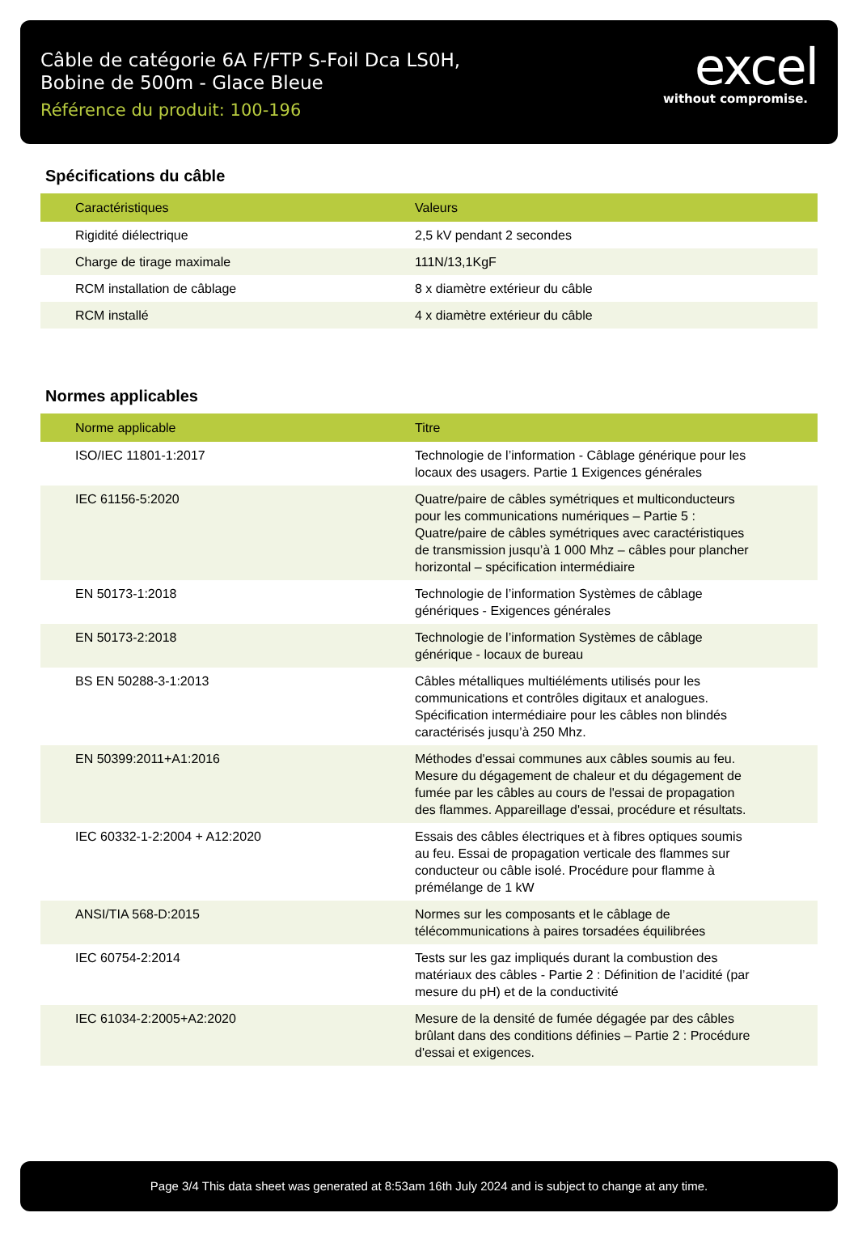Câble de catégorie 6A F/FTP S-Foil Dca LS0H,
Bobine de 500m - Glace Bleue
Référence du produit: 100-196
excel
without compromise.
Spécifications du câble
| Caractéristiques | Valeurs |
| --- | --- |
| Rigidité diélectrique | 2,5 kV pendant 2 secondes |
| Charge de tirage maximale | 111N/13,1KgF |
| RCM installation de câblage | 8 x diamètre extérieur du câble |
| RCM installé | 4 x diamètre extérieur du câble |
Normes applicables
| Norme applicable | Titre |
| --- | --- |
| ISO/IEC 11801-1:2017 | Technologie de l’information - Câblage générique pour les locaux des usagers. Partie 1 Exigences générales |
| IEC 61156-5:2020 | Quatre/paire de câbles symétriques et multiconducteurs pour les communications numériques – Partie 5 : Quatre/paire de câbles symétriques avec caractéristiques de transmission jusqu’à 1 000 Mhz – câbles pour plancher horizontal – spécification intermédiaire |
| EN 50173-1:2018 | Technologie de l’information Systèmes de câblage génériques - Exigences générales |
| EN 50173-2:2018 | Technologie de l’information Systèmes de câblage générique - locaux de bureau |
| BS EN 50288-3-1:2013 | Câbles métalliques multiéléments utilisés pour les communications et contrôles digitaux et analogues. Spécification intermédiaire pour les câbles non blindés caractérisés jusqu’à 250 Mhz. |
| EN 50399:2011+A1:2016 | Méthodes d'essai communes aux câbles soumis au feu. Mesure du dégagement de chaleur et du dégagement de fumée par les câbles au cours de l'essai de propagation des flammes. Appareillage d'essai, procédure et résultats. |
| IEC 60332-1-2:2004 + A12:2020 | Essais des câbles électriques et à fibres optiques soumis au feu. Essai de propagation verticale des flammes sur conducteur ou câble isolé. Procédure pour flamme à prémélange de 1 kW |
| ANSI/TIA 568-D:2015 | Normes sur les composants et le câblage de télécommunications à paires torsadées équilibrées |
| IEC 60754-2:2014 | Tests sur les gaz impliqués durant la combustion des matériaux des câbles - Partie 2 : Définition de l’acidité (par mesure du pH) et de la conductivité |
| IEC 61034-2:2005+A2:2020 | Mesure de la densité de fumée dégagée par des câbles brûlant dans des conditions définies – Partie 2 : Procédure d'essai et exigences. |
Page 3/4 This data sheet was generated at 8:53am 16th July 2024 and is subject to change at any time.